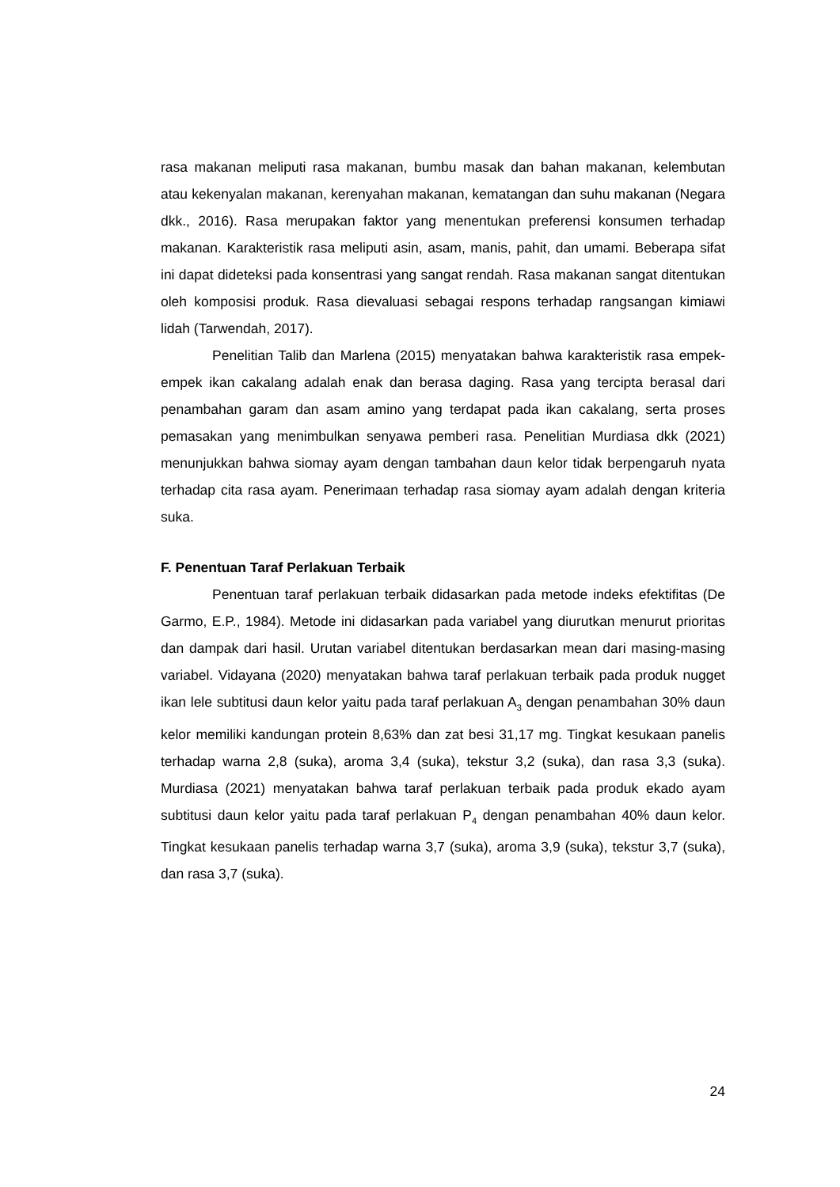rasa makanan meliputi rasa makanan, bumbu masak dan bahan makanan, kelembutan atau kekenyalan makanan, kerenyahan makanan, kematangan dan suhu makanan (Negara dkk., 2016). Rasa merupakan faktor yang menentukan preferensi konsumen terhadap makanan. Karakteristik rasa meliputi asin, asam, manis, pahit, dan umami. Beberapa sifat ini dapat dideteksi pada konsentrasi yang sangat rendah. Rasa makanan sangat ditentukan oleh komposisi produk. Rasa dievaluasi sebagai respons terhadap rangsangan kimiawi lidah (Tarwendah, 2017).
Penelitian Talib dan Marlena (2015) menyatakan bahwa karakteristik rasa empek-empek ikan cakalang adalah enak dan berasa daging. Rasa yang tercipta berasal dari penambahan garam dan asam amino yang terdapat pada ikan cakalang, serta proses pemasakan yang menimbulkan senyawa pemberi rasa. Penelitian Murdiasa dkk (2021) menunjukkan bahwa siomay ayam dengan tambahan daun kelor tidak berpengaruh nyata terhadap cita rasa ayam. Penerimaan terhadap rasa siomay ayam adalah dengan kriteria suka.
F. Penentuan Taraf Perlakuan Terbaik
Penentuan taraf perlakuan terbaik didasarkan pada metode indeks efektifitas (De Garmo, E.P., 1984). Metode ini didasarkan pada variabel yang diurutkan menurut prioritas dan dampak dari hasil. Urutan variabel ditentukan berdasarkan mean dari masing-masing variabel. Vidayana (2020) menyatakan bahwa taraf perlakuan terbaik pada produk nugget ikan lele subtitusi daun kelor yaitu pada taraf perlakuan A<sub>3</sub> dengan penambahan 30% daun kelor memiliki kandungan protein 8,63% dan zat besi 31,17 mg. Tingkat kesukaan panelis terhadap warna 2,8 (suka), aroma 3,4 (suka), tekstur 3,2 (suka), dan rasa 3,3 (suka). Murdiasa (2021) menyatakan bahwa taraf perlakuan terbaik pada produk ekado ayam subtitusi daun kelor yaitu pada taraf perlakuan P<sub>4</sub> dengan penambahan 40% daun kelor. Tingkat kesukaan panelis terhadap warna 3,7 (suka), aroma 3,9 (suka), tekstur 3,7 (suka), dan rasa 3,7 (suka).
24